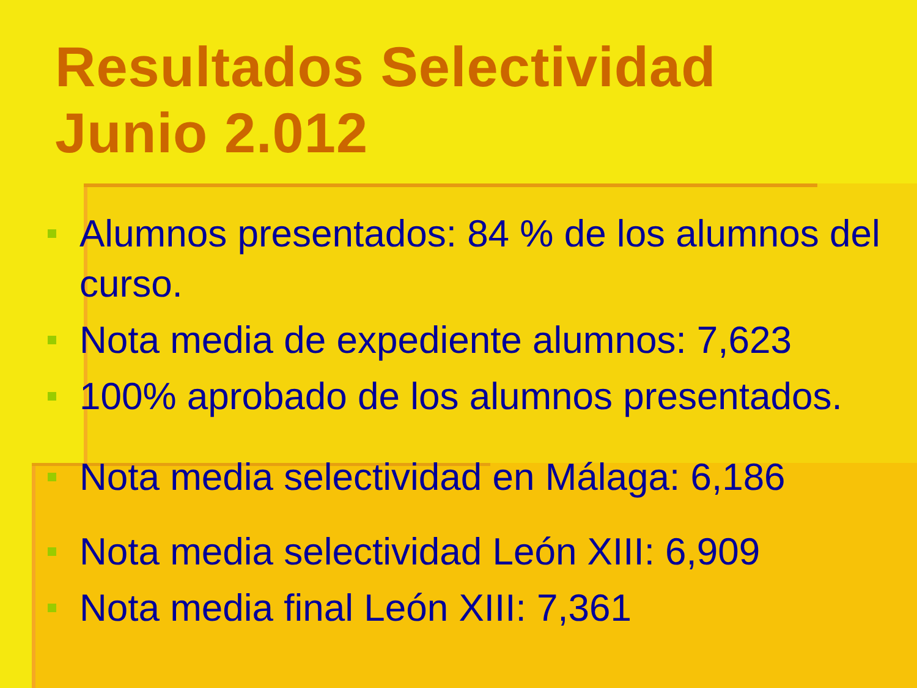Resultados Selectividad
Junio 2.012
Alumnos presentados: 84 % de los alumnos del curso.
Nota media de expediente alumnos: 7,623
100% aprobado de los alumnos presentados.
Nota media selectividad en Málaga: 6,186
Nota media selectividad León XIII: 6,909
Nota media final León XIII: 7,361